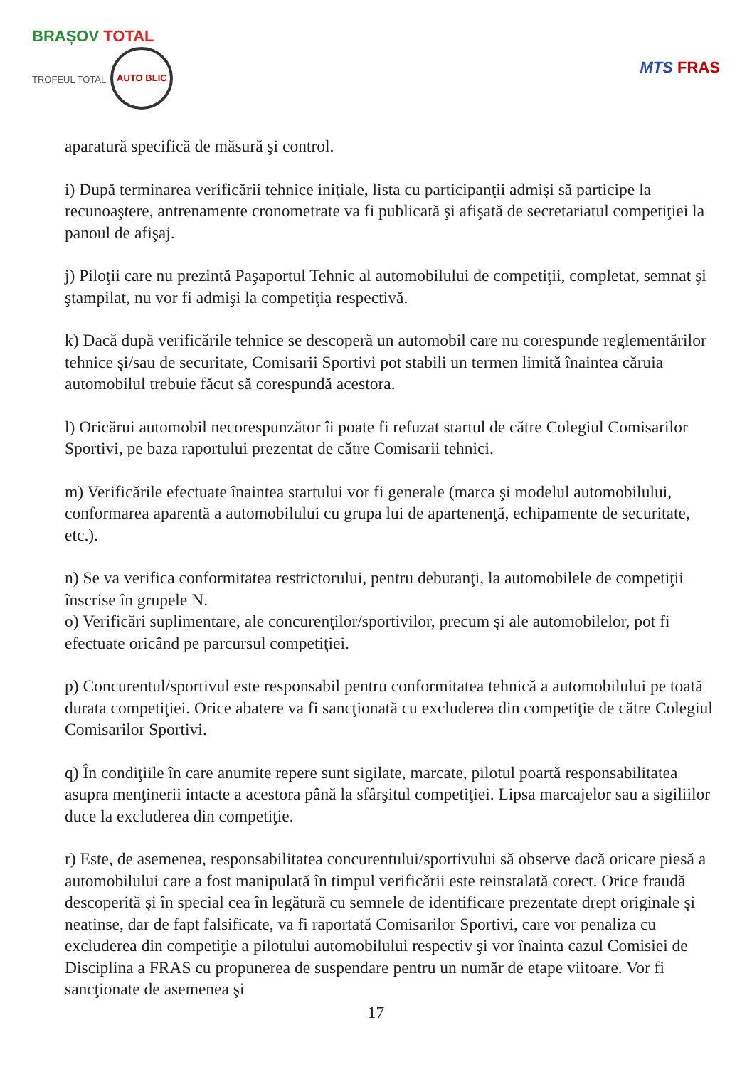BRAȘOV TOTAL
TROFEUL TOTAL AUTO BLIC
MTS FRAS
aparatură specifică de măsură şi control.
i) După terminarea verificării tehnice iniţiale, lista cu participanţii admişi să participe la recunoaştere, antrenamente cronometrate va fi publicată şi afişată de secretariatul competiţiei la panoul de afişaj.
j) Piloţii care nu prezintă Paşaportul Tehnic al automobilului de competiţii, completat, semnat şi ştampilat, nu vor fi admişi la competiţia respectivă.
k) Dacă după verificările tehnice se descoperă un automobil care nu corespunde reglementărilor tehnice şi/sau de securitate, Comisarii Sportivi pot stabili un termen limită înaintea căruia automobilul trebuie făcut să corespundă acestora.
l) Oricărui automobil necorespunzător îi poate fi refuzat startul de către Colegiul Comisarilor Sportivi, pe baza raportului prezentat de către Comisarii tehnici.
m) Verificările efectuate înaintea startului vor fi generale (marca şi modelul automobilului, conformarea aparentă a automobilului cu grupa lui de apartenenţă, echipamente de securitate, etc.).
n) Se va verifica conformitatea restrictorului, pentru debutanţi, la automobilele de competiţii înscrise în grupele N.
o) Verificări suplimentare, ale concurenţilor/sportivilor, precum şi ale automobilelor, pot fi efectuate oricând pe parcursul competiţiei.
p) Concurentul/sportivul este responsabil pentru conformitatea tehnică a automobilului pe toată durata competiţiei. Orice abatere va fi sancţionată cu excluderea din competiţie de către Colegiul Comisarilor Sportivi.
q) În condiţiile în care anumite repere sunt sigilate, marcate, pilotul poartă responsabilitatea asupra menţinerii intacte a acestora până la sfârşitul competiţiei. Lipsa marcajelor sau a sigiliilor duce la excluderea din competiţie.
r) Este, de asemenea, responsabilitatea concurentului/sportivului să observe dacă oricare piesă a automobilului care a fost manipulată în timpul verificării este reinstalată corect. Orice fraudă descoperită şi în special cea în legătură cu semnele de identificare prezentate drept originale şi neatinse, dar de fapt falsificate, va fi raportată Comisarilor Sportivi, care vor penaliza cu excluderea din competiţie a pilotului automobilului respectiv şi vor înainta cazul Comisiei de Disciplina a FRAS cu propunerea de suspendare pentru un număr de etape viitoare. Vor fi sancţionate de asemenea şi
17